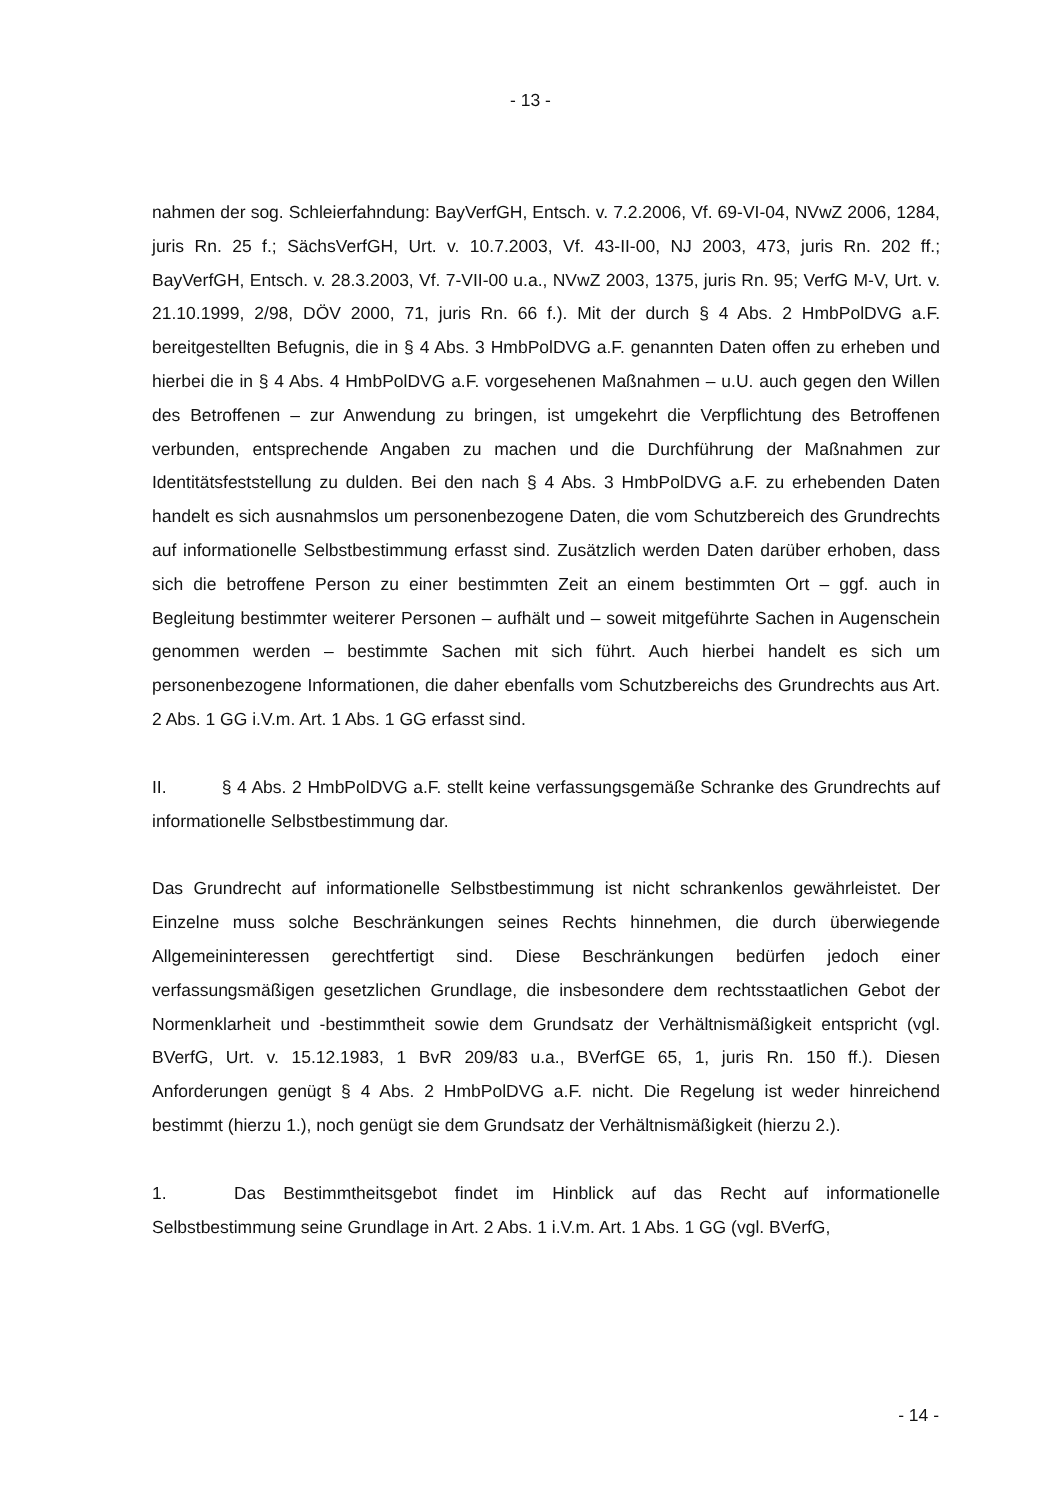- 13 -
nahmen der sog. Schleierfahndung: BayVerfGH, Entsch. v. 7.2.2006, Vf. 69-VI-04, NVwZ 2006, 1284, juris Rn. 25 f.; SächsVerfGH, Urt. v. 10.7.2003, Vf. 43-II-00, NJ 2003, 473, juris Rn. 202 ff.; BayVerfGH, Entsch. v. 28.3.2003, Vf. 7-VII-00 u.a., NVwZ 2003, 1375, juris Rn. 95; VerfG M-V, Urt. v. 21.10.1999, 2/98, DÖV 2000, 71, juris Rn. 66 f.). Mit der durch § 4 Abs. 2 HmbPolDVG a.F. bereitgestellten Befugnis, die in § 4 Abs. 3 HmbPolDVG a.F. genannten Daten offen zu erheben und hierbei die in § 4 Abs. 4 HmbPolDVG a.F. vorgesehenen Maßnahmen – u.U. auch gegen den Willen des Betroffenen – zur Anwendung zu bringen, ist umgekehrt die Verpflichtung des Betroffenen verbunden, entsprechende Angaben zu machen und die Durchführung der Maßnahmen zur Identitätsfeststellung zu dulden. Bei den nach § 4 Abs. 3 HmbPolDVG a.F. zu erhebenden Daten handelt es sich ausnahmslos um personenbezogene Daten, die vom Schutzbereich des Grundrechts auf informationelle Selbstbestimmung erfasst sind. Zusätzlich werden Daten darüber erhoben, dass sich die betroffene Person zu einer bestimmten Zeit an einem bestimmten Ort – ggf. auch in Begleitung bestimmter weiterer Personen – aufhält und – soweit mitgeführte Sachen in Augenschein genommen werden – bestimmte Sachen mit sich führt. Auch hierbei handelt es sich um personenbezogene Informationen, die daher ebenfalls vom Schutzbereichs des Grundrechts aus Art. 2 Abs. 1 GG i.V.m. Art. 1 Abs. 1 GG erfasst sind.
II. § 4 Abs. 2 HmbPolDVG a.F. stellt keine verfassungsgemäße Schranke des Grundrechts auf informationelle Selbstbestimmung dar.
Das Grundrecht auf informationelle Selbstbestimmung ist nicht schrankenlos gewährleistet. Der Einzelne muss solche Beschränkungen seines Rechts hinnehmen, die durch überwiegende Allgemeininteressen gerechtfertigt sind. Diese Beschränkungen bedürfen jedoch einer verfassungsmäßigen gesetzlichen Grundlage, die insbesondere dem rechtsstaatlichen Gebot der Normenklarheit und -bestimmtheit sowie dem Grundsatz der Verhältnismäßigkeit entspricht (vgl. BVerfG, Urt. v. 15.12.1983, 1 BvR 209/83 u.a., BVerfGE 65, 1, juris Rn. 150 ff.). Diesen Anforderungen genügt § 4 Abs. 2 HmbPolDVG a.F. nicht. Die Regelung ist weder hinreichend bestimmt (hierzu 1.), noch genügt sie dem Grundsatz der Verhältnismäßigkeit (hierzu 2.).
1. Das Bestimmtheitsgebot findet im Hinblick auf das Recht auf informationelle Selbstbestimmung seine Grundlage in Art. 2 Abs. 1 i.V.m. Art. 1 Abs. 1 GG (vgl. BVerfG,
- 14 -